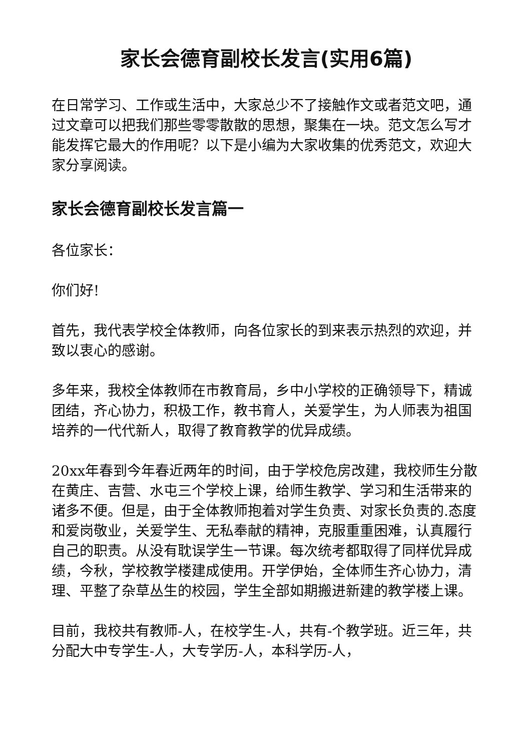家长会德育副校长发言(实用6篇)
在日常学习、工作或生活中，大家总少不了接触作文或者范文吧，通过文章可以把我们那些零零散散的思想，聚集在一块。范文怎么写才能发挥它最大的作用呢？以下是小编为大家收集的优秀范文，欢迎大家分享阅读。
家长会德育副校长发言篇一
各位家长：
你们好!
首先，我代表学校全体教师，向各位家长的到来表示热烈的欢迎，并致以衷心的感谢。
多年来，我校全体教师在市教育局，乡中小学校的正确领导下，精诚团结，齐心协力，积极工作，教书育人，关爱学生，为人师表为祖国培养的一代代新人，取得了教育教学的优异成绩。
20xx年春到今年春近两年的时间，由于学校危房改建，我校师生分散在黄庄、吉营、水屯三个学校上课，给师生教学、学习和生活带来的诸多不便。但是，由于全体教师抱着对学生负责、对家长负责的.态度和爱岗敬业，关爱学生、无私奉献的精神，克服重重困难，认真履行自己的职责。从没有耽误学生一节课。每次统考都取得了同样优异成绩，今秋，学校教学楼建成使用。开学伊始，全体师生齐心协力，清理、平整了杂草丛生的校园，学生全部如期搬进新建的教学楼上课。
目前，我校共有教师-人，在校学生-人，共有-个教学班。近三年，共分配大中专学生-人，大专学历-人，本科学历-人，